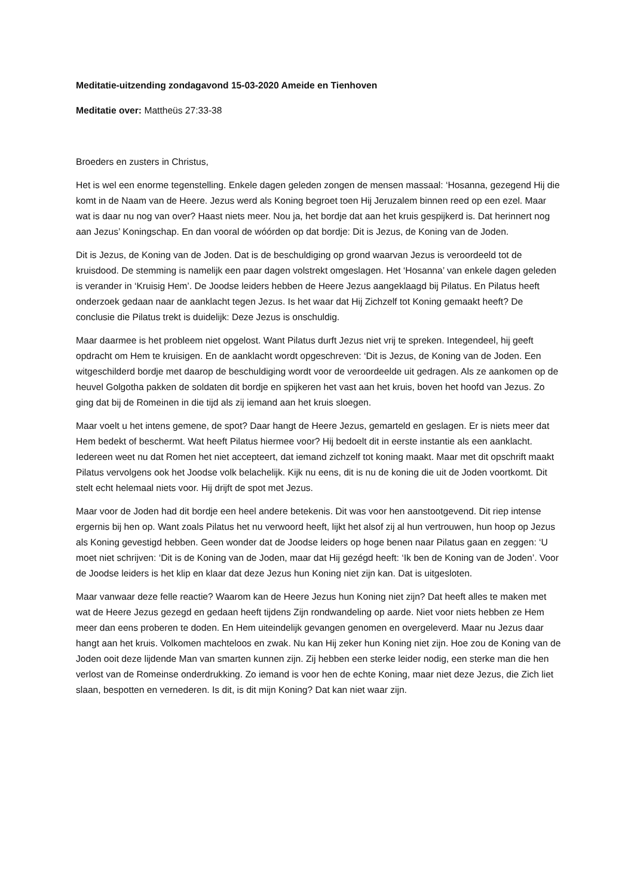Meditatie-uitzending zondagavond 15-03-2020 Ameide en Tienhoven
Meditatie over: Mattheüs 27:33-38
Broeders en zusters in Christus,
Het is wel een enorme tegenstelling. Enkele dagen geleden zongen de mensen massaal: ‘Hosanna, gezegend Hij die komt in de Naam van de Heere. Jezus werd als Koning begroet toen Hij Jeruzalem binnen reed op een ezel. Maar wat is daar nu nog van over? Haast niets meer. Nou ja, het bordje dat aan het kruis gespijkerd is. Dat herinnert nog aan Jezus’ Koningschap. En dan vooral de wóórden op dat bordje: Dit is Jezus, de Koning van de Joden.
Dit is Jezus, de Koning van de Joden. Dat is de beschuldiging op grond waarvan Jezus is veroordeeld tot de kruisdood. De stemming is namelijk een paar dagen volstrekt omgeslagen. Het ‘Hosanna’ van enkele dagen geleden is verander in ‘Kruisig Hem’. De Joodse leiders hebben de Heere Jezus aangeklaagd bij Pilatus. En Pilatus heeft onderzoek gedaan naar de aanklacht tegen Jezus. Is het waar dat Hij Zichzelf tot Koning gemaakt heeft? De conclusie die Pilatus trekt is duidelijk: Deze Jezus is onschuldig.
Maar daarmee is het probleem niet opgelost. Want Pilatus durft Jezus niet vrij te spreken. Integendeel, hij geeft opdracht om Hem te kruisigen. En de aanklacht wordt opgeschreven: ‘Dit is Jezus, de Koning van de Joden. Een witgeschilderd bordje met daarop de beschuldiging wordt voor de veroordeelde uit gedragen. Als ze aankomen op de heuvel Golgotha pakken de soldaten dit bordje en spijkeren het vast aan het kruis, boven het hoofd van Jezus. Zo ging dat bij de Romeinen in die tijd als zij iemand aan het kruis sloegen.
Maar voelt u het intens gemene, de spot? Daar hangt de Heere Jezus, gemarteld en geslagen. Er is niets meer dat Hem bedekt of beschermt. Wat heeft Pilatus hiermee voor? Hij bedoelt dit in eerste instantie als een aanklacht. Iedereen weet nu dat Romen het niet accepteert, dat iemand zichzelf tot koning maakt. Maar met dit opschrift maakt Pilatus vervolgens ook het Joodse volk belachelijk. Kijk nu eens, dit is nu de koning die uit de Joden voortkomt. Dit stelt echt helemaal niets voor. Hij drijft de spot met Jezus.
Maar voor de Joden had dit bordje een heel andere betekenis. Dit was voor hen aanstootgevend. Dit riep intense ergernis bij hen op. Want zoals Pilatus het nu verwoord heeft, lijkt het alsof zij al hun vertrouwen, hun hoop op Jezus als Koning gevestigd hebben. Geen wonder dat de Joodse leiders op hoge benen naar Pilatus gaan en zeggen: ‘U moet niet schrijven: ‘Dit is de Koning van de Joden, maar dat Hij gezégd heeft: ‘Ik ben de Koning van de Joden’. Voor de Joodse leiders is het klip en klaar dat deze Jezus hun Koning niet zijn kan. Dat is uitgesloten.
Maar vanwaar deze felle reactie? Waarom kan de Heere Jezus hun Koning niet zijn? Dat heeft alles te maken met wat de Heere Jezus gezegd en gedaan heeft tijdens Zijn rondwandeling op aarde. Niet voor niets hebben ze Hem meer dan eens proberen te doden. En Hem uiteindelijk gevangen genomen en overgeleverd. Maar nu Jezus daar hangt aan het kruis. Volkomen machteloos en zwak. Nu kan Hij zeker hun Koning niet zijn. Hoe zou de Koning van de Joden ooit deze lijdende Man van smarten kunnen zijn. Zij hebben een sterke leider nodig, een sterke man die hen verlost van de Romeinse onderdrukking. Zo iemand is voor hen de echte Koning, maar niet deze Jezus, die Zich liet slaan, bespotten en vernederen. Is dit, is dit mijn Koning? Dat kan niet waar zijn.